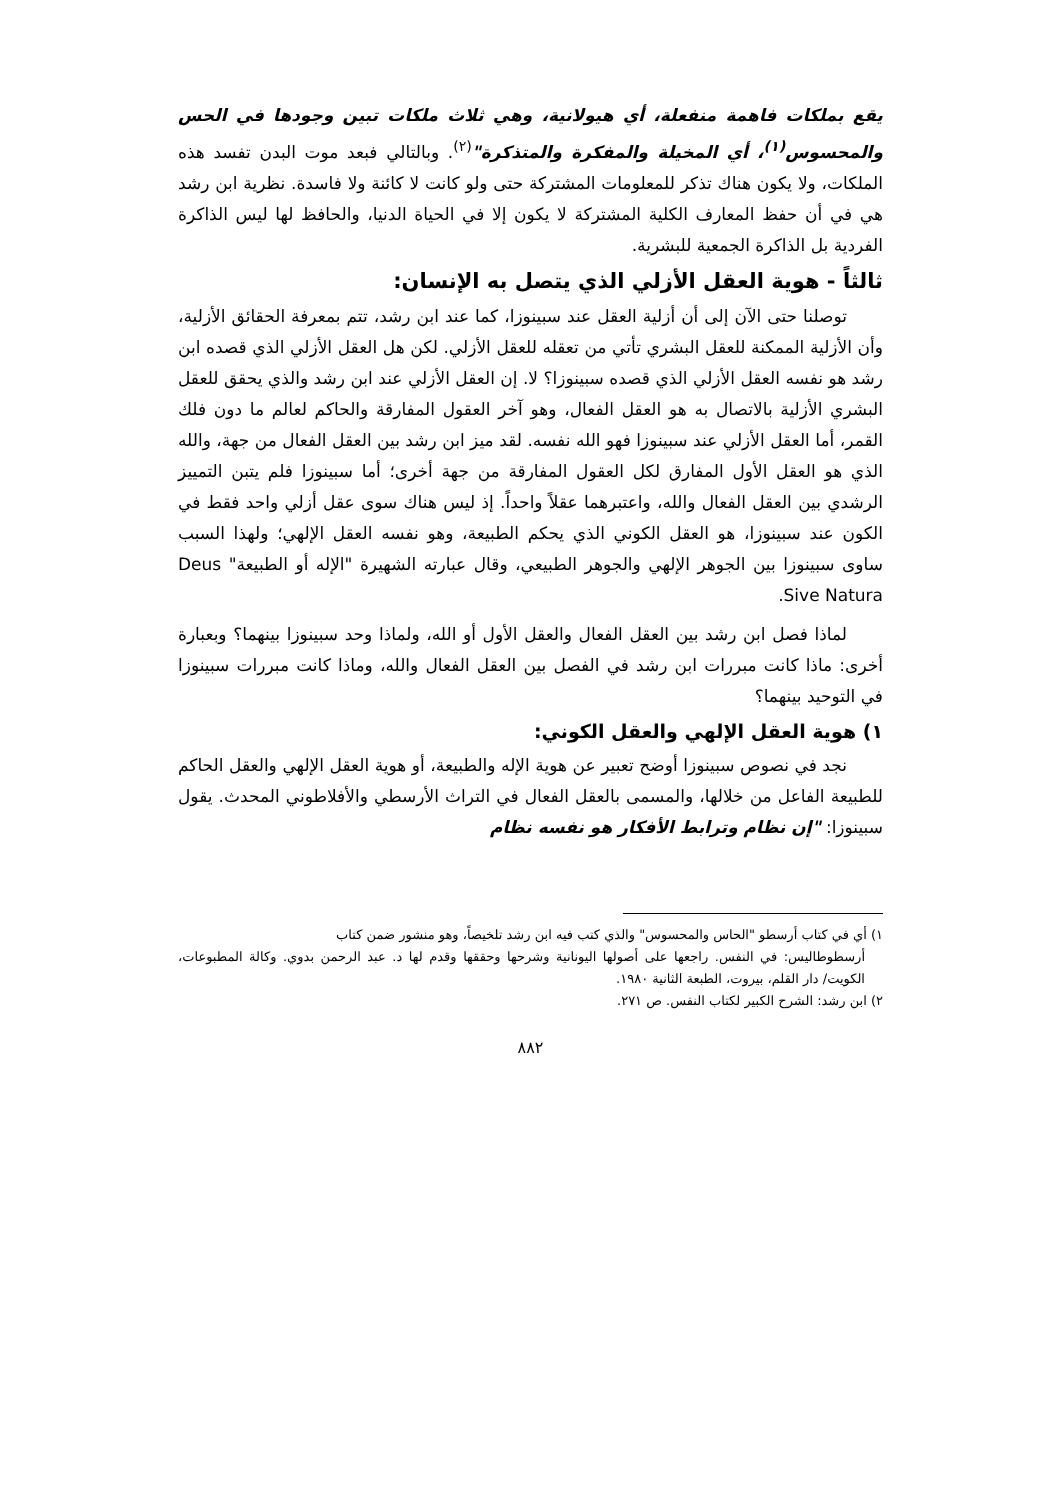يقع بملكات فاهمة منفعلة، أي هيولانية، وهي ثلاث ملكات تبين وجودها في الحس والمحسوس<sup>(١)</sup>، أي المخيلة والمفكرة والمتذكرة"<sup>(٢)</sup>. وبالتالي فبعد موت البدن تفسد هذه الملكات، ولا يكون هناك تذكر للمعلومات المشتركة حتى ولو كانت لا كائنة ولا فاسدة. نظرية ابن رشد هي في أن حفظ المعارف الكلية المشتركة لا يكون إلا في الحياة الدنيا، والحافظ لها ليس الذاكرة الفردية بل الذاكرة الجمعية للبشرية.
ثالثاً - هوية العقل الأزلي الذي يتصل به الإنسان:
توصلنا حتى الآن إلى أن أزلية العقل عند سبينوزا، كما عند ابن رشد، تتم بمعرفة الحقائق الأزلية، وأن الأزلية الممكنة للعقل البشري تأتي من تعقله للعقل الأزلي. لكن هل العقل الأزلي الذي قصده ابن رشد هو نفسه العقل الأزلي الذي قصده سبينوزا؟ لا. إن العقل الأزلي عند ابن رشد والذي يحقق للعقل البشري الأزلية بالاتصال به هو العقل الفعال، وهو آخر العقول المفارقة والحاكم لعالم ما دون فلك القمر، أما العقل الأزلي عند سبينوزا فهو الله نفسه. لقد ميز ابن رشد بين العقل الفعال من جهة، والله الذي هو العقل الأول المفارق لكل العقول المفارقة من جهة أخرى؛ أما سبينوزا فلم يتبن التمييز الرشدي بين العقل الفعال والله، واعتبرهما عقلاً واحداً. إذ ليس هناك سوى عقل أزلي واحد فقط في الكون عند سبينوزا، هو العقل الكوني الذي يحكم الطبيعة، وهو نفسه العقل الإلهي؛ ولهذا السبب ساوى سبينوزا بين الجوهر الإلهي والجوهر الطبيعي، وقال عبارته الشهيرة "الإله أو الطبيعة" Deus Sive Natura.
لماذا فصل ابن رشد بين العقل الفعال والعقل الأول أو الله، ولماذا وحد سبينوزا بينهما؟ وبعبارة أخرى: ماذا كانت مبررات ابن رشد في الفصل بين العقل الفعال والله، وماذا كانت مبررات سبينوزا في التوحيد بينهما؟
١) هوية العقل الإلهي والعقل الكوني:
نجد في نصوص سبينوزا أوضح تعبير عن هوية الإله والطبيعة، أو هوية العقل الإلهي والعقل الحاكم للطبيعة الفاعل من خلالها، والمسمى بالعقل الفعال في التراث الأرسطي والأفلاطوني المحدث. يقول سبينوزا: "إن نظام وترابط الأفكار هو نفسه نظام
١) أي في كتاب أرسطو "الحاس والمحسوس" والذي كتب فيه ابن رشد تلخيصاً، وهو منشور ضمن كتاب
أرسطوطاليس: في النفس. راجعها على أصولها اليونانية وشرحها وحققها وقدم لها د. عبد الرحمن بدوي. وكالة المطبوعات، الكويت/ دار القلم، بيروت، الطبعة الثانية ١٩٨٠.
٢) ابن رشد: الشرح الكبير لكتاب النفس. ص ٢٧١.
٨٨٢